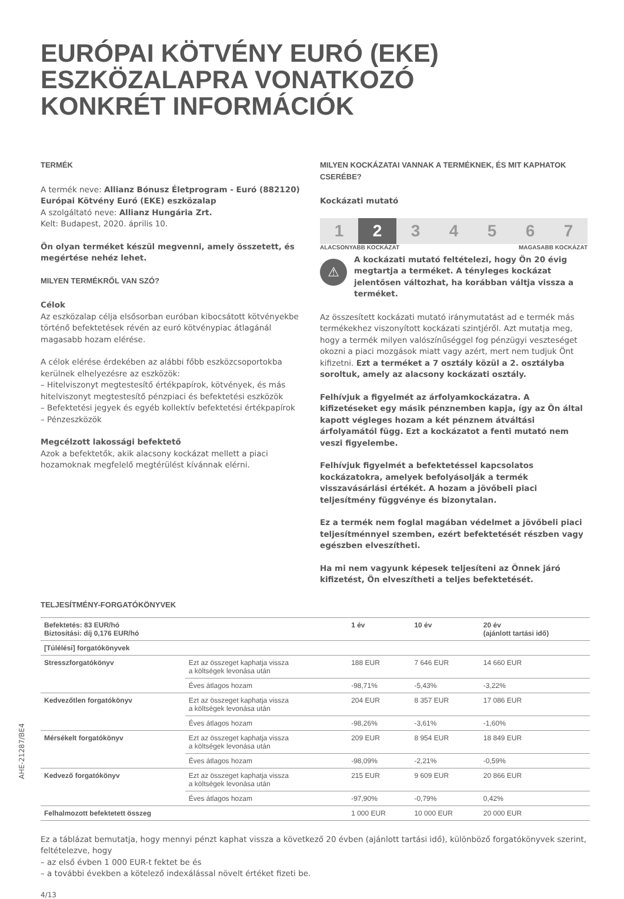EURÓPAI KÖTVÉNY EURÓ (EKE)
ESZKÖZALAPRA VONATKOZÓ
KONKRÉT INFORMÁCIÓK
TERMÉK
A termék neve: Allianz Bónusz Életprogram - Euró (882120) Európai Kötvény Euró (EKE) eszközalap
A szolgáltató neve: Allianz Hungária Zrt.
Kelt: Budapest, 2020. április 10.
Ön olyan terméket készül megvenni, amely összetett, és megértése nehéz lehet.
MILYEN TERMÉKRŐL VAN SZÓ?
Célok
Az eszközalap célja elsősorban euróban kibocsátott kötvényekbe történő befektetések révén az euró kötvénypiac átlagánál magasabb hozam elérése.
A célok elérése érdekében az alábbi főbb eszközcsoportokba kerülnek elhelyezésre az eszközök:
– Hitelviszonyt megtestesítő értékpapírok, kötvények, és más hitelviszonyt megtestesítő pénzpiaci és befektetési eszközök
– Befektetési jegyek és egyéb kollektív befektetési értékpapírok
– Pénzeszközök
Megcélzott lakossági befektető
Azok a befektetők, akik alacsony kockázat mellett a piaci hozamoknak megfelelő megtérülést kívánnak elérni.
MILYEN KOCKÁZATAI VANNAK A TERMÉKNEK, ÉS MIT KAPHATOK CSERÉBE?
Kockázati mutató
1 2 3 4 5 6 7
ALACSONYABB KOCKÁZAT MAGASABB KOCKÁZAT
⚠
A kockázati mutató feltételezi, hogy Ön 20 évig megtartja a terméket. A tényleges kockázat jelentősen változhat, ha korábban váltja vissza a terméket.
Az összesített kockázati mutató iránymutatást ad e termék más termékekhez viszonyított kockázati szintjéről. Azt mutatja meg, hogy a termék milyen valószínűséggel fog pénzügyi veszteséget okozni a piaci mozgások miatt vagy azért, mert nem tudjuk Önt kifizetni. Ezt a terméket a 7 osztály közül a 2. osztályba soroltuk, amely az alacsony kockázati osztály.
Felhívjuk a figyelmét az árfolyamkockázatra. A kifizetéseket egy másik pénznemben kapja, így az Ön által kapott végleges hozam a két pénznem átváltási árfolyamától függ. Ezt a kockázatot a fenti mutató nem veszi figyelembe.
Felhívjuk figyelmét a befektetéssel kapcsolatos kockázatokra, amelyek befolyásolják a termék visszavásárlási értékét. A hozam a jövőbeli piaci teljesítmény függvénye és bizonytalan.
Ez a termék nem foglal magában védelmet a jövőbeli piaci teljesítménnyel szemben, ezért befektetését részben vagy egészben elveszítheti.
Ha mi nem vagyunk képesek teljesíteni az Önnek járó kifizetést, Ön elveszítheti a teljes befektetését.
TELJESÍTMÉNY-FORGATÓKÖNYVEK
| Befektetés: 83 EUR/hó Biztosítási: díj 0,176 EUR/hó | | 1 év | 10 év | 20 év (ajánlott tartási idő) |
| --- | --- | --- | --- | --- |
| [Túlélési] forgatókönyvek | | | | |
| Stresszforgatókönyv | Ezt az összeget kaphatja vissza a költségek levonása után | 188 EUR | 7 646 EUR | 14 660 EUR |
| | Éves átlagos hozam | -98,71% | -5,43% | -3,22% |
| Kedvezőtlen forgatókönyv | Ezt az összeget kaphatja vissza a költségek levonása után | 204 EUR | 8 357 EUR | 17 086 EUR |
| | Éves átlagos hozam | -98,26% | -3,61% | -1,60% |
| Mérsékelt forgatókönyv | Ezt az összeget kaphatja vissza a költségek levonása után | 209 EUR | 8 954 EUR | 18 849 EUR |
| | Éves átlagos hozam | -98,09% | -2,21% | -0,59% |
| Kedvező forgatókönyv | Ezt az összeget kaphatja vissza a költségek levonása után | 215 EUR | 9 609 EUR | 20 866 EUR |
| | Éves átlagos hozam | -97,90% | -0,79% | 0,42% |
| Felhalmozott befektetett összeg | | 1 000 EUR | 10 000 EUR | 20 000 EUR |
Ez a táblázat bemutatja, hogy mennyi pénzt kaphat vissza a következő 20 évben (ajánlott tartási idő), különböző forgatókönyvek szerint, feltételezve, hogy
– az első évben 1 000 EUR-t fektet be és
– a további években a kötelező indexálással növelt értéket fizeti be.
4/13
AHE-21287/BE4